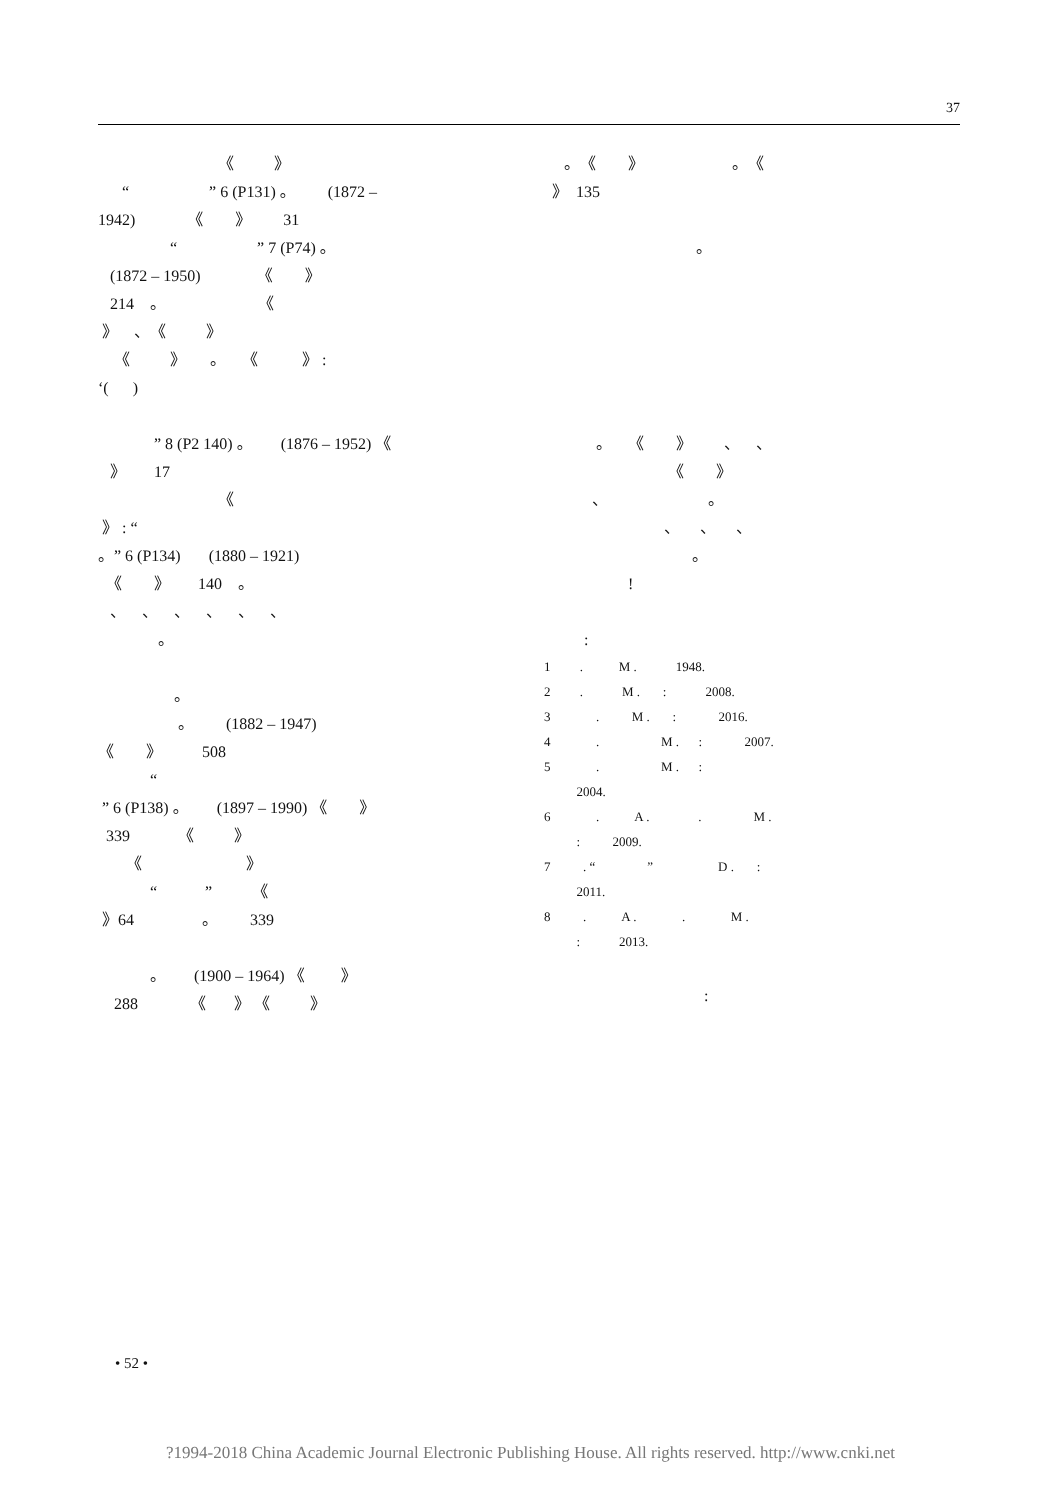37
《 》
“ ” 6 (P131) 。 (1872 –
1942) 《 》 31
“ ” 7 (P74) 。
(1872 – 1950) 《 》
214 。 《
》 、《 》
《 》 。 《 》 :
‘( )
” 8 (P2 140) 。 (1876 – 1952) 《
》 17
《
》 : “
。” 6 (P134) (1880 – 1921)
《 》 140 。
、 、 、 、 、 、
。
。
。 (1882 – 1947)
《 》 508
“
” 6 (P138) 。 (1897 – 1990) 《 》
339 《 》
《 》
“ ” 《
》64 。 339
。 (1900 – 1964) 《 》
288 《 》 《 》
。《 》 。《
》 135
。
。 《 》 、 、
《 》
、 。
、 、 、
。
!
:
1 . M . 1948.
2 . M . : 2008.
3 . M . : 2016.
4 . M . : 2007.
5 . M . :
2004.
6 . A . . M .
: 2009.
7 . “ ” D . :
2011.
8 . A . . M .
: 2013.
:
• 52 •
?1994-2018 China Academic Journal Electronic Publishing House. All rights reserved. http://www.cnki.net